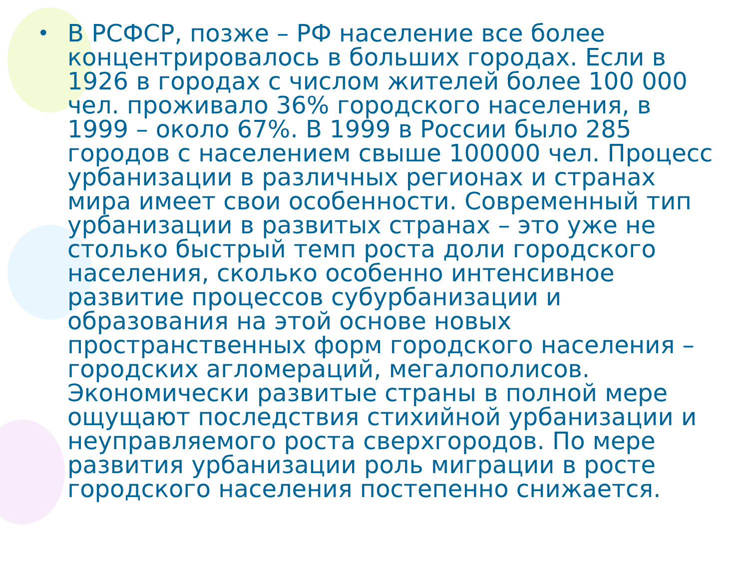• В РСФСР, позже – РФ население все более концентрировалось в больших городах. Если в 1926 в городах с числом жителей более 100 000 чел. проживало 36% городского населения, в 1999 – около 67%. В 1999 в России было 285 городов с населением свыше 100000 чел. Процесс урбанизации в различных регионах и странах мира имеет свои особенности. Современный тип урбанизации в развитых странах – это уже не столько быстрый темп роста доли городского населения, сколько особенно интенсивное развитие процессов субурбанизации и образования на этой основе новых пространственных форм городского населения – городских агломераций, мегалополисов. Экономически развитые страны в полной мере ощущают последствия стихийной урбанизации и неуправляемого роста сверхгородов. По мере развития урбанизации роль миграции в росте городского населения постепенно снижается.